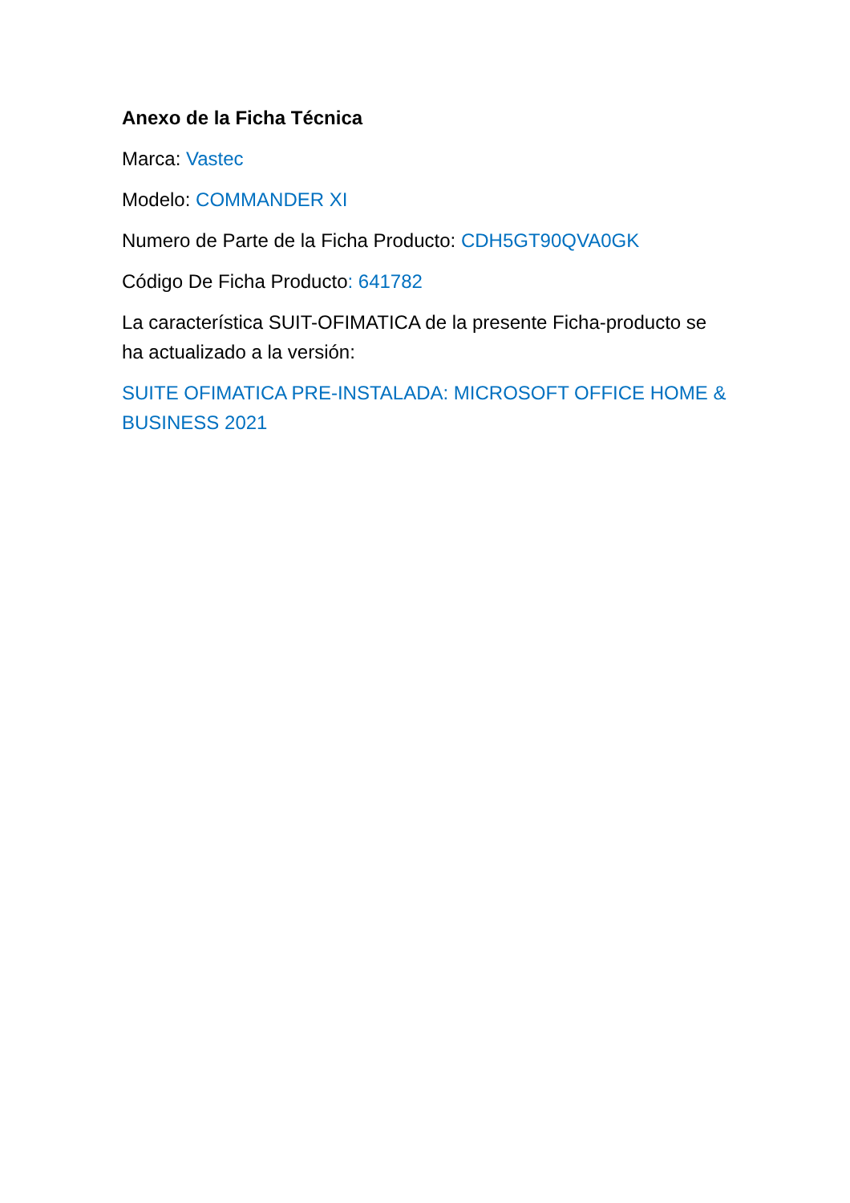Anexo de la Ficha Técnica
Marca: Vastec
Modelo: COMMANDER XI
Numero de Parte de la Ficha Producto: CDH5GT90QVA0GK
Código De Ficha Producto: 641782
La característica SUIT-OFIMATICA de la presente Ficha-producto se ha actualizado a la versión:
SUITE OFIMATICA PRE-INSTALADA: MICROSOFT OFFICE HOME & BUSINESS 2021